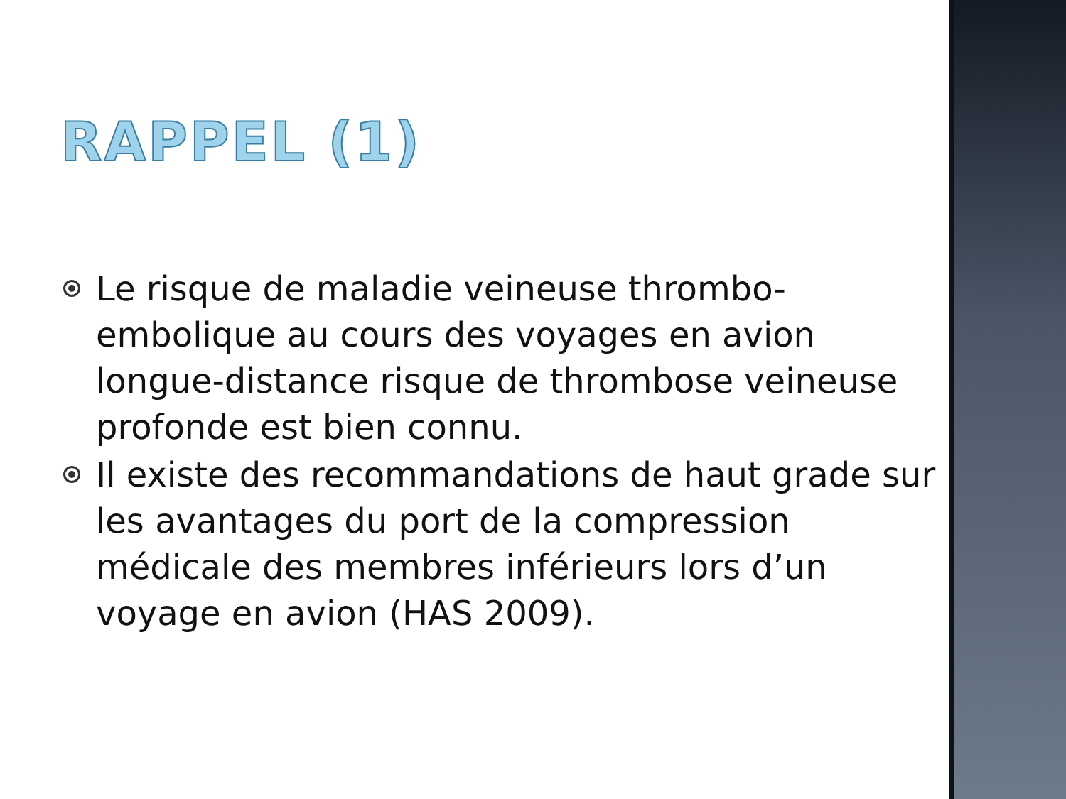RAPPEL (1)
Le risque de maladie veineuse thrombo-embolique au cours des voyages en avion longue-distance risque de thrombose veineuse profonde est bien connu.
Il existe des recommandations de haut grade sur les avantages du port de la compression médicale des membres inférieurs lors d’un voyage en avion (HAS 2009).